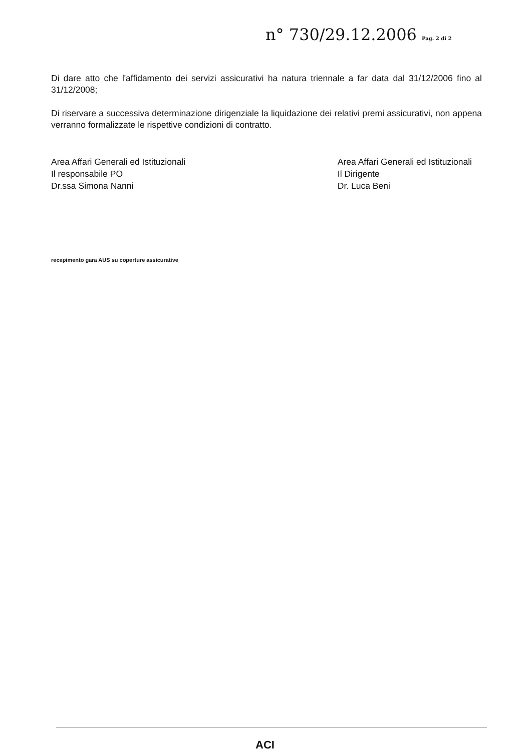n° 730/29.12.2006 Pag. 2 di 2
Di dare atto che l'affidamento dei servizi assicurativi ha natura triennale a far data dal 31/12/2006 fino al 31/12/2008;
Di riservare a successiva determinazione dirigenziale la liquidazione dei relativi premi assicurativi, non appena verranno formalizzate le rispettive condizioni di contratto.
Area Affari Generali ed Istituzionali
Il responsabile PO
Dr.ssa Simona Nanni
Area Affari Generali ed Istituzionali
Il Dirigente
Dr. Luca Beni
recepimento gara AUS su coperture assicurative
ACI